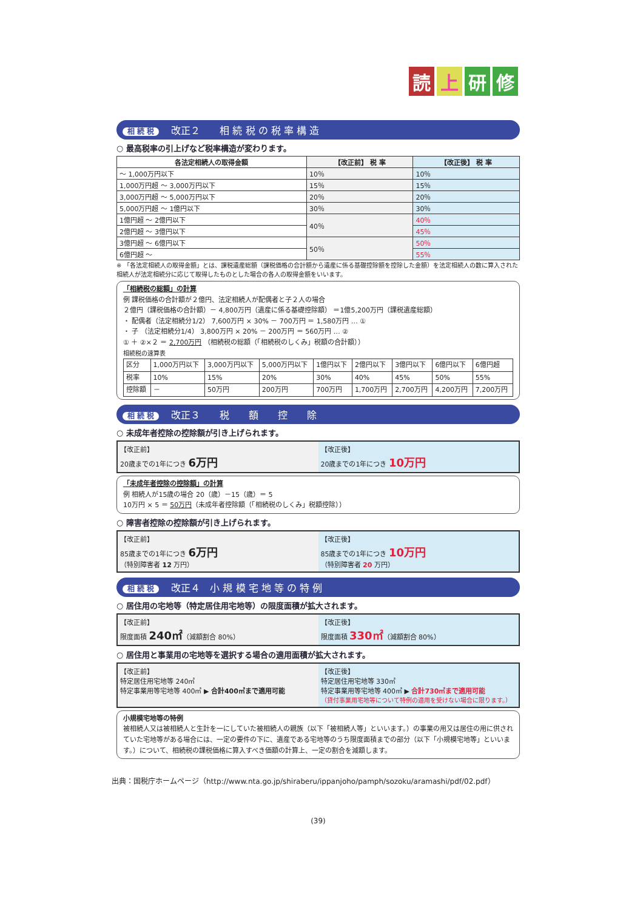読上研修
相 続 税 改正２　　相 続 税 の 税 率 構 造
○ 最高税率の引上げなど税率構造が変わります。
| 各法定相続人の取得金額 | 【改正前】 税 率 | 【改正後】 税 率 |
| --- | --- | --- |
| ～ 1,000万円以下 | 10％ | 10％ |
| 1,000万円超 ～ 3,000万円以下 | 15％ | 15％ |
| 3,000万円超 ～ 5,000万円以下 | 20％ | 20％ |
| 5,000万円超 ～ 1億円以下 | 30％ | 30％ |
| 1億円超 ～ 2億円以下 | 40％ | 40％ |
| 2億円超 ～ 3億円以下 | | 45％ |
| 3億円超 ～ 6億円以下 | 50％ | 50％ |
| 6億円超 ～ | | 55％ |
※ 「各法定相続人の取得金額」とは、課税遺産総額（課税価格の合計額から遺産に係る基礎控除額を控除した金額）を法定相続人の数に算入された相続人が法定相続分に応じて取得したものとした場合の各人の取得金額をいいます。
「相続税の総額」の計算
例 課税価格の合計額が２億円、法定相続人が配偶者と子２人の場合
２億円（課税価格の合計額）－ 4,800万円（遺産に係る基礎控除額） ＝1億5,200万円（課税遺産総額）
・ 配偶者（法定相続分1/2） 7,600万円 × 30% － 700万円 ＝ 1,580万円 … ①
・ 子 （法定相続分1/4） 3,800万円 × 20% － 200万円 ＝ 560万円 … ②
① ＋ ②×２ ＝ 2,700万円 （相続税の総額（「相続税のしくみ」税額の合計額））
相続税の速算表
| 区分 | 1,000万円以下 | 3,000万円以下 | 5,000万円以下 | 1億円以下 | 2億円以下 | 3億円以下 | 6億円以下 | 6億円超 |
| 税率 | 10% | 15% | 20% | 30% | 40% | 45% | 50% | 55% |
| 控除額 | － | 50万円 | 200万円 | 700万円 | 1,700万円 | 2,700万円 | 4,200万円 | 7,200万円 |
相 続 税 改正３　　税　　額　　控　　除
○ 未成年者控除の控除額が引き上げられます。
【改正前】
20歳までの1年につき 6万円
【改正後】
20歳までの1年につき 10万円
「未成年者控除の控除額」の計算
例 相続人が15歳の場合 20（歳）－15（歳）＝ 5
10万円 × 5 ＝ 50万円（未成年者控除額（「相続税のしくみ」税額控除））
○ 障害者控除の控除額が引き上げられます。
【改正前】
85歳までの1年につき 6万円
（特別障害者 12 万円）
【改正後】
85歳までの1年につき 10万円
（特別障害者 20 万円）
相 続 税 改正４　小 規 模 宅 地 等 の 特 例
○ 居住用の宅地等（特定居住用宅地等）の限度面積が拡大されます。
【改正前】
限度面積 240㎡（減額割合 80%）
【改正後】
限度面積 330㎡（減額割合 80%）
○ 居住用と事業用の宅地等を選択する場合の適用面積が拡大されます。
【改正前】
特定居住用宅地等 240㎡
特定事業用等宅地等 400㎡ ▶ 合計400㎡まで適用可能
【改正後】
特定居住用宅地等 330㎡
特定事業用等宅地等 400㎡ ▶ 合計730㎡まで適用可能
（貸付事業用宅地等について特例の適用を受けない場合に限ります。）
小規模宅地等の特例
被相続人又は被相続人と生計を一にしていた被相続人の親族（以下「被相続人等」といいます。）の事業の用又は居住の用に供されていた宅地等がある場合には、一定の要件の下に、遺産である宅地等のうち限度面積までの部分（以下「小規模宅地等」といいます。）について、相続税の課税価格に算入すべき価額の計算上、一定の割合を減額します。
出典：国税庁ホームページ（http://www.nta.go.jp/shiraberu/ippanjoho/pamph/sozoku/aramashi/pdf/02.pdf）
(39)